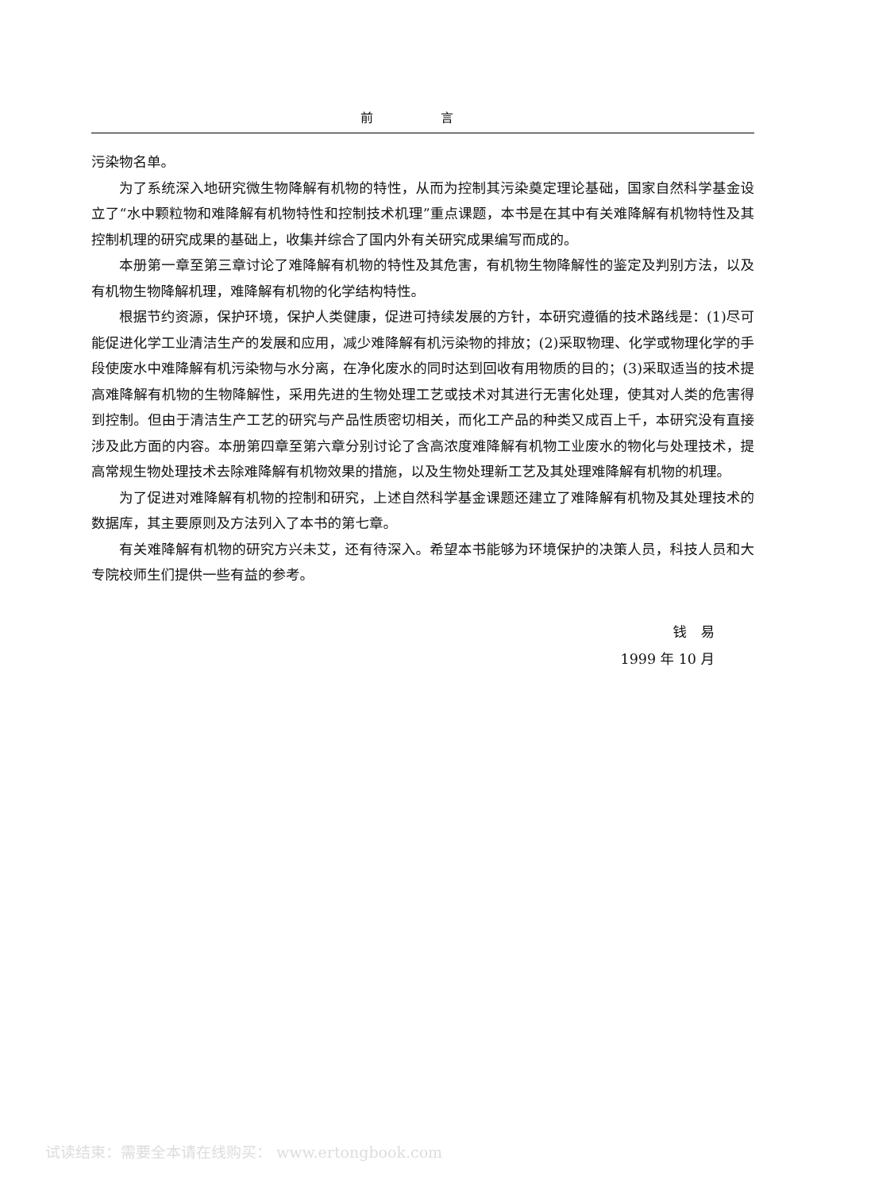前 言
污染物名单。
为了系统深入地研究微生物降解有机物的特性，从而为控制其污染奠定理论基础，国家自然科学基金设立了“水中颗粒物和难降解有机物特性和控制技术机理”重点课题，本书是在其中有关难降解有机物特性及其控制机理的研究成果的基础上，收集并综合了国内外有关研究成果编写而成的。
本册第一章至第三章讨论了难降解有机物的特性及其危害，有机物生物降解性的鉴定及判别方法，以及有机物生物降解机理，难降解有机物的化学结构特性。
根据节约资源，保护环境，保护人类健康，促进可持续发展的方针，本研究遵循的技术路线是：(1)尽可能促进化学工业清洁生产的发展和应用，减少难降解有机污染物的排放；(2)采取物理、化学或物理化学的手段使废水中难降解有机污染物与水分离，在净化废水的同时达到回收有用物质的目的；(3)采取适当的技术提高难降解有机物的生物降解性，采用先进的生物处理工艺或技术对其进行无害化处理，使其对人类的危害得到控制。但由于清洁生产工艺的研究与产品性质密切相关，而化工产品的种类又成百上千，本研究没有直接涉及此方面的内容。本册第四章至第六章分别讨论了含高浓度难降解有机物工业废水的物化与处理技术，提高常规生物处理技术去除难降解有机物效果的措施，以及生物处理新工艺及其处理难降解有机物的机理。
为了促进对难降解有机物的控制和研究，上述自然科学基金课题还建立了难降解有机物及其处理技术的数据库，其主要原则及方法列入了本书的第七章。
有关难降解有机物的研究方兴未艾，还有待深入。希望本书能够为环境保护的决策人员，科技人员和大专院校师生们提供一些有益的参考。
钱　易
1999 年 10 月
试读结束：需要全本请在线购买： www.ertongbook.com